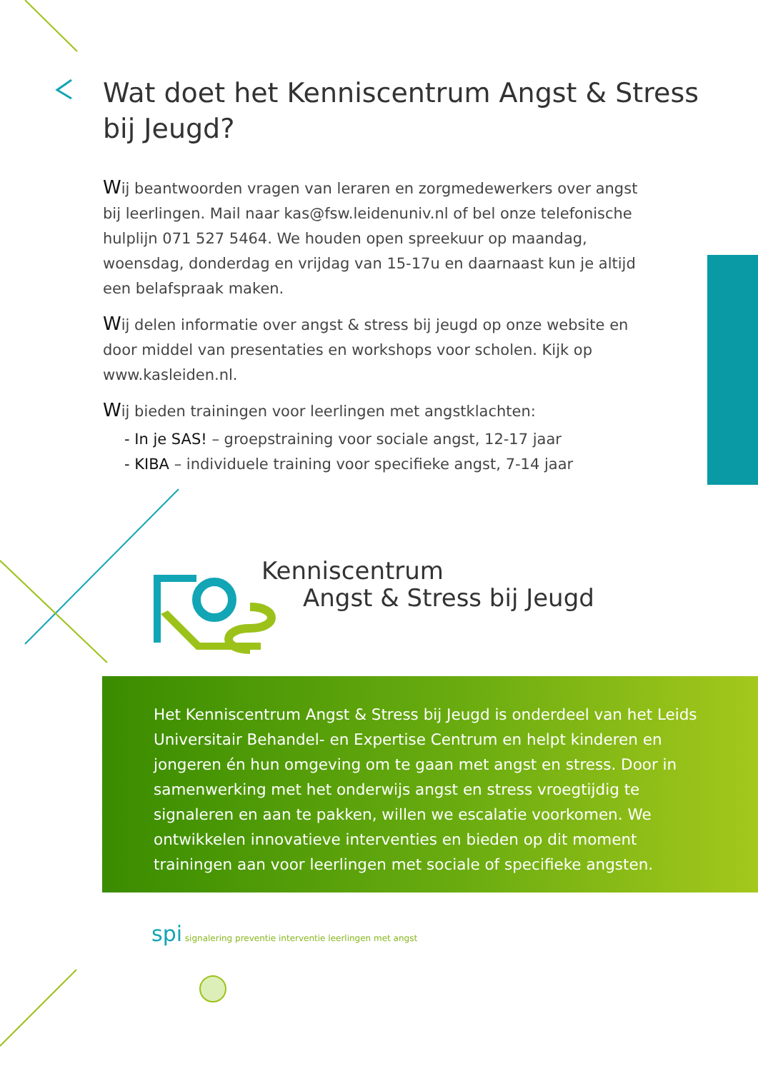Wat doet het Kenniscentrum Angst & Stress bij Jeugd?
Wij beantwoorden vragen van leraren en zorgmedewerkers over angst bij leerlingen. Mail naar kas@fsw.leidenuniv.nl of bel onze telefonische hulplijn 071 527 5464. We houden open spreekuur op maandag, woensdag, donderdag en vrijdag van 15-17u en daarnaast kun je altijd een belafspraak maken.
Wij delen informatie over angst & stress bij jeugd op onze website en door middel van presentaties en workshops voor scholen. Kijk op www.kasleiden.nl.
Wij bieden trainingen voor leerlingen met angstklachten:
- In je SAS! – groepstraining voor sociale angst, 12-17 jaar
- KIBA – individuele training voor specifieke angst, 7-14 jaar
Kenniscentrum
Angst & Stress bij Jeugd
Het Kenniscentrum Angst & Stress bij Jeugd is onderdeel van het Leids Universitair Behandel- en Expertise Centrum en helpt kinderen en jongeren én hun omgeving om te gaan met angst en stress. Door in samenwerking met het onderwijs angst en stress vroegtijdig te signaleren en aan te pakken, willen we escalatie voorkomen. We ontwikkelen innovatieve interventies en bieden op dit moment trainingen aan voor leerlingen met sociale of specifieke angsten.
spi signalering preventie interventie leerlingen met angst